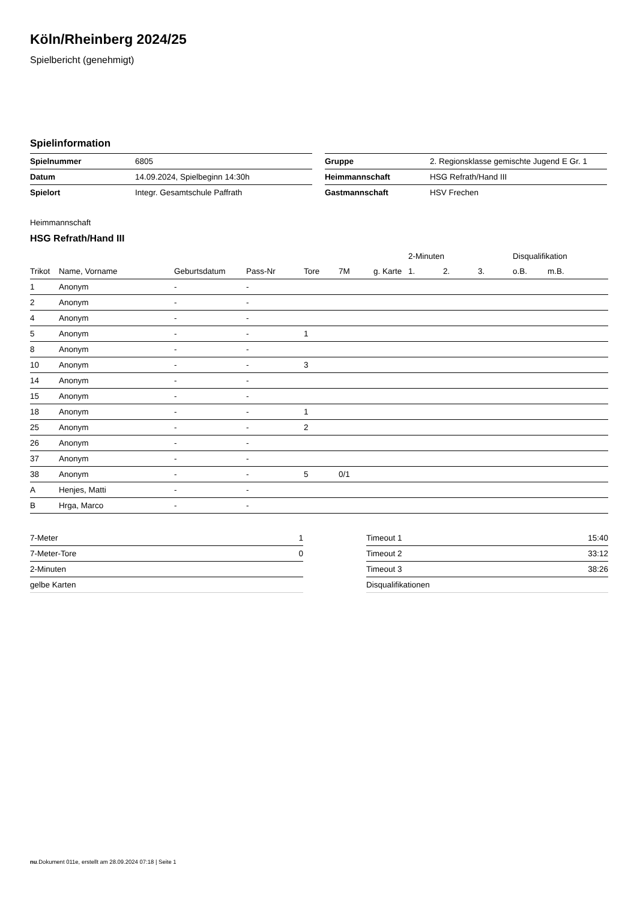Köln/Rheinberg 2024/25
Spielbericht (genehmigt)
Spielinformation
| Spielnummer | 6805 |
| Datum | 14.09.2024, Spielbeginn 14:30h |
| Spielort | Integr. Gesamtschule Paffrath |
| Gruppe | 2. Regionsklasse gemischte Jugend E Gr. 1 |
| Heimmannschaft | HSG Refrath/Hand III |
| Gastmannschaft | HSV Frechen |
Heimmannschaft
HSG Refrath/Hand III
| | | | | | | | 2-Minuten | | | Disqualifikation | |
| --- | --- | --- | --- | --- | --- | --- | --- | --- | --- | --- | --- |
| Trikot | Name, Vorname | Geburtsdatum | Pass-Nr | Tore | 7M | g. Karte | 1. | 2. | 3. | o.B. | m.B. |
| 1 | Anonym | - | - | | | | | | | | |
| 2 | Anonym | - | - | | | | | | | | |
| 4 | Anonym | - | - | | | | | | | | |
| 5 | Anonym | - | - | 1 | | | | | | | |
| 8 | Anonym | - | - | | | | | | | | |
| 10 | Anonym | - | - | 3 | | | | | | | |
| 14 | Anonym | - | - | | | | | | | | |
| 15 | Anonym | - | - | | | | | | | | |
| 18 | Anonym | - | - | 1 | | | | | | | |
| 25 | Anonym | - | - | 2 | | | | | | | |
| 26 | Anonym | - | - | | | | | | | | |
| 37 | Anonym | - | - | | | | | | | | |
| 38 | Anonym | - | - | 5 | 0/1 | | | | | | |
| A | Henjes, Matti | - | - | | | | | | | | |
| B | Hrga, Marco | - | - | | | | | | | | |
| 7-Meter | 1 |
| 7-Meter-Tore | 0 |
| 2-Minuten | |
| gelbe Karten | |
| Timeout 1 | 15:40 |
| Timeout 2 | 33:12 |
| Timeout 3 | 38:26 |
| Disqualifikationen | |
nu.Dokument 011e, erstellt am 28.09.2024 07:18 | Seite 1